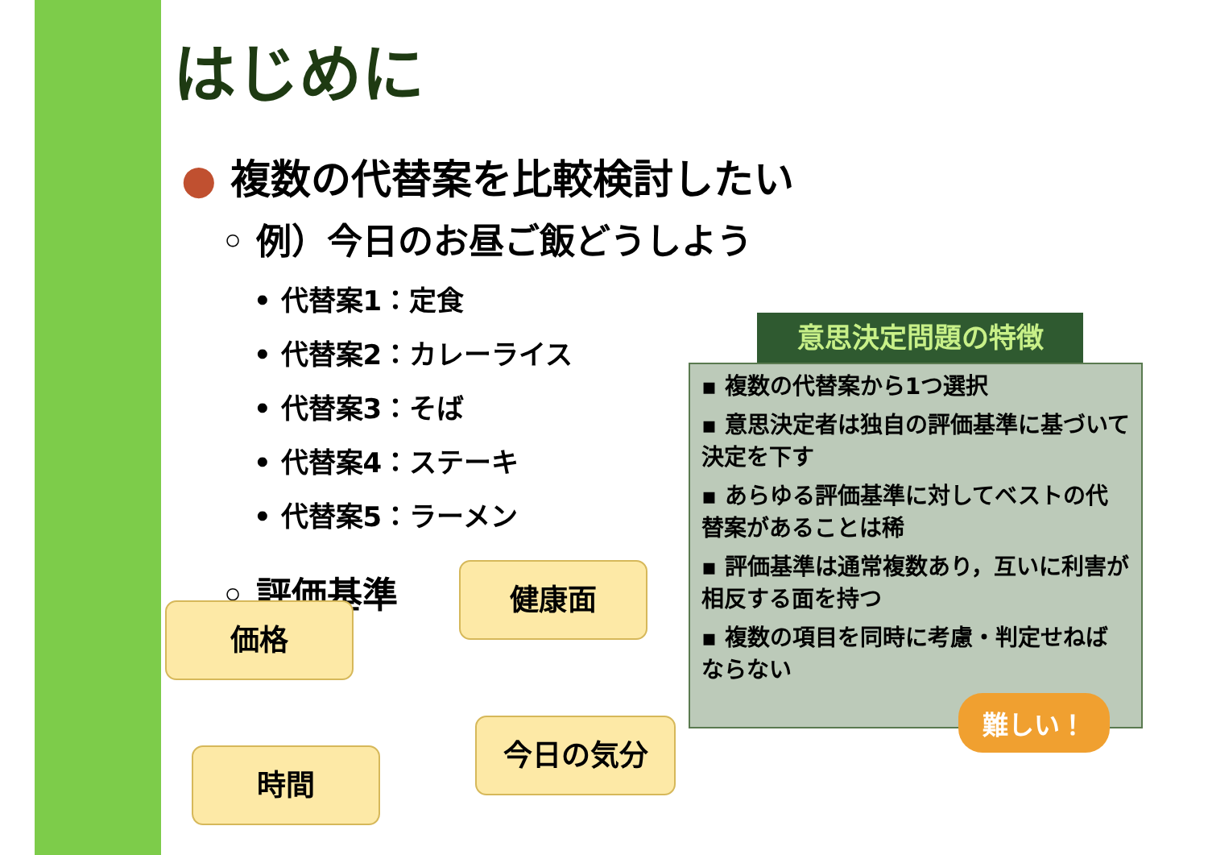はじめに
● 複数の代替案を比較検討したい
◦ 例）今日のお昼ご飯どうしよう
• 代替案1：定食
• 代替案2：カレーライス
• 代替案3：そば
• 代替案4：ステーキ
• 代替案5：ラーメン
◦ 評価基準
健康面
価格
今日の気分
時間
意思決定問題の特徴
▪ 複数の代替案から1つ選択
▪ 意思決定者は独自の評価基準に基づいて決定を下す
▪ あらゆる評価基準に対してベストの代替案があることは稀
▪ 評価基準は通常複数あり，互いに利害が相反する面を持つ
▪ 複数の項目を同時に考慮・判定せねばならない
難しい！